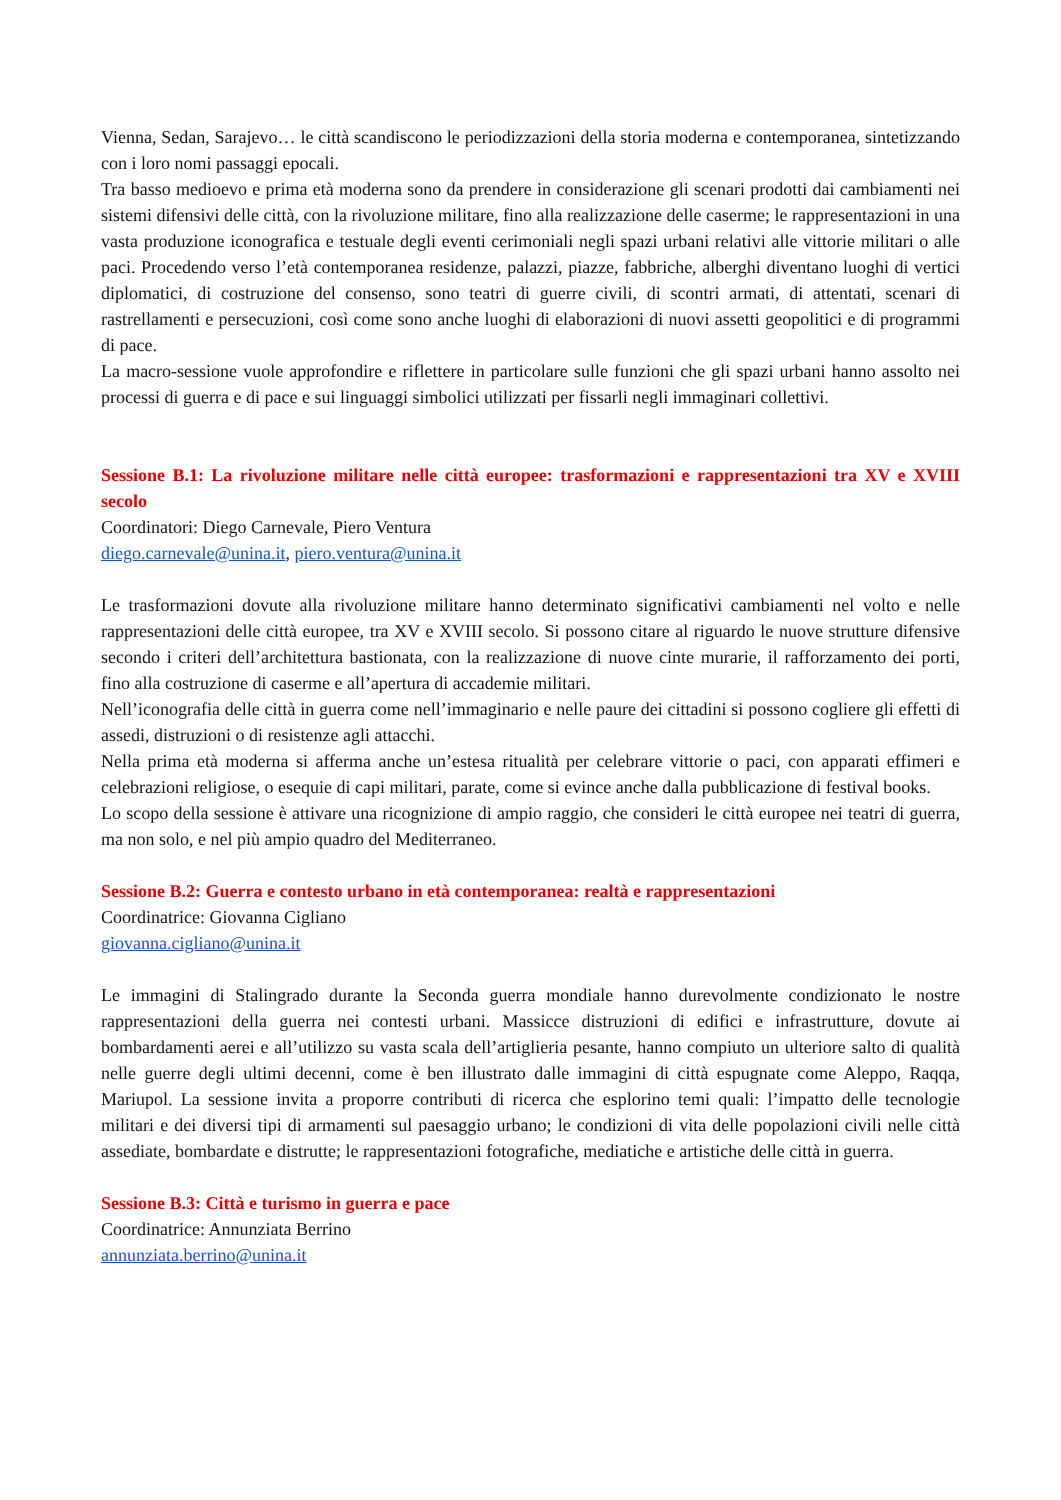Vienna, Sedan, Sarajevo… le città scandiscono le periodizzazioni della storia moderna e contemporanea, sintetizzando con i loro nomi passaggi epocali.
Tra basso medioevo e prima età moderna sono da prendere in considerazione gli scenari prodotti dai cambiamenti nei sistemi difensivi delle città, con la rivoluzione militare, fino alla realizzazione delle caserme; le rappresentazioni in una vasta produzione iconografica e testuale degli eventi cerimoniali negli spazi urbani relativi alle vittorie militari o alle paci. Procedendo verso l’età contemporanea residenze, palazzi, piazze, fabbriche, alberghi diventano luoghi di vertici diplomatici, di costruzione del consenso, sono teatri di guerre civili, di scontri armati, di attentati, scenari di rastrellamenti e persecuzioni, così come sono anche luoghi di elaborazioni di nuovi assetti geopolitici e di programmi di pace.
La macro-sessione vuole approfondire e riflettere in particolare sulle funzioni che gli spazi urbani hanno assolto nei processi di guerra e di pace e sui linguaggi simbolici utilizzati per fissarli negli immaginari collettivi.
Sessione B.1: La rivoluzione militare nelle città europee: trasformazioni e rappresentazioni tra XV e XVIII secolo
Coordinatori: Diego Carnevale, Piero Ventura
diego.carnevale@unina.it, piero.ventura@unina.it
Le trasformazioni dovute alla rivoluzione militare hanno determinato significativi cambiamenti nel volto e nelle rappresentazioni delle città europee, tra XV e XVIII secolo. Si possono citare al riguardo le nuove strutture difensive secondo i criteri dell’architettura bastionata, con la realizzazione di nuove cinte murarie, il rafforzamento dei porti, fino alla costruzione di caserme e all’apertura di accademie militari.
Nell’iconografia delle città in guerra come nell’immaginario e nelle paure dei cittadini si possono cogliere gli effetti di assedi, distruzioni o di resistenze agli attacchi.
Nella prima età moderna si afferma anche un’estesa ritualità per celebrare vittorie o paci, con apparati effimeri e celebrazioni religiose, o esequie di capi militari, parate, come si evince anche dalla pubblicazione di festival books.
Lo scopo della sessione è attivare una ricognizione di ampio raggio, che consideri le città europee nei teatri di guerra, ma non solo, e nel più ampio quadro del Mediterraneo.
Sessione B.2: Guerra e contesto urbano in età contemporanea: realtà e rappresentazioni
Coordinatrice: Giovanna Cigliano
giovanna.cigliano@unina.it
Le immagini di Stalingrado durante la Seconda guerra mondiale hanno durevolmente condizionato le nostre rappresentazioni della guerra nei contesti urbani. Massicce distruzioni di edifici e infrastrutture, dovute ai bombardamenti aerei e all’utilizzo su vasta scala dell’artiglieria pesante, hanno compiuto un ulteriore salto di qualità nelle guerre degli ultimi decenni, come è ben illustrato dalle immagini di città espugnate come Aleppo, Raqqa, Mariupol. La sessione invita a proporre contributi di ricerca che esplorino temi quali: l’impatto delle tecnologie militari e dei diversi tipi di armamenti sul paesaggio urbano; le condizioni di vita delle popolazioni civili nelle città assediate, bombardate e distrutte; le rappresentazioni fotografiche, mediatiche e artistiche delle città in guerra.
Sessione B.3: Città e turismo in guerra e pace
Coordinatrice: Annunziata Berrino
annunziata.berrino@unina.it